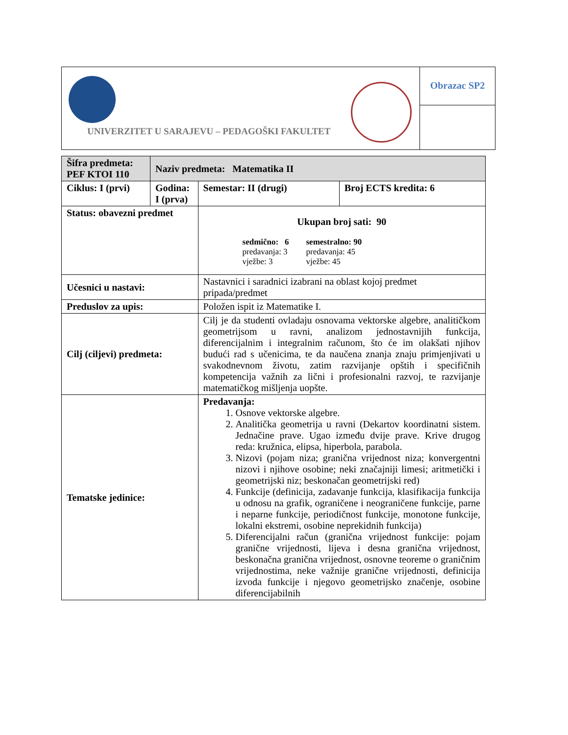UNIVERZITET U SARAJEVU – PEDAGOŠKI FAKULTET
Obrazac SP2
| Šifra predmeta: PEF KTOI 110 | Naziv predmeta: Matematika II | | | |
| Ciklus: I (prvi) | Godina: I (prva) | | Semestar: II (drugi) | Broj ECTS kredita: 6 |
| Status: obavezni predmet | | | Ukupan broj sati: 90 sedmično: 6 predavanja: 3 vježbe: 3 semestralno: 90 predavanja: 45 vježbe: 45 | |
| Učesnici u nastavi: | | Nastavnici i saradnici izabrani na oblast kojoj predmet pripada/predmet | | |
| Preduslov za upis: | | Položen ispit iz Matematike I. | | |
| Cilj (ciljevi) predmeta: | | Cilj je da studenti ovladaju osnovama vektorske algebre, analitičkom geometrijsom u ravni, analizom jednostavnijih funkcija, diferencijalnim i integralnim računom, što će im olakšati njihov budući rad s učenicima, te da naučena znanja znaju primjenjivati u svakodnevnom životu, zatim razvijanje opštih i specifičnih kompetencija važnih za lični i profesionalni razvoj, te razvijanje matematičkog mišljenja uopšte. | | |
| Tematske jedinice: | | Predavanja: 1. Osnove vektorske algebre. 2. Analitička geometrija u ravni (Dekartov koordinatni sistem. Jednačine prave. Ugao između dvije prave. Krive drugog reda: kružnica, elipsa, hiperbola, parabola. 3. Nizovi (pojam niza; granična vrijednost niza; konvergentni nizovi i njihove osobine; neki značajniji limesi; aritmetički i geometrijski niz; beskonačan geometrijski red) 4. Funkcije (definicija, zadavanje funkcija, klasifikacija funkcija u odnosu na grafik, ograničene i neograničene funkcije, parne i neparne funkcije, periodičnost funkcije, monotone funkcije, lokalni ekstremi, osobine neprekidnih funkcija) 5. Diferencijalni račun (granična vrijednost funkcije: pojam granične vrijednosti, lijeva i desna granična vrijednost, beskonačna granična vrijednost, osnovne teoreme o graničnim vrijednostima, neke važnije granične vrijednosti, definicija izvoda funkcije i njegovo geometrijsko značenje, osobine diferencijabilnih | | |